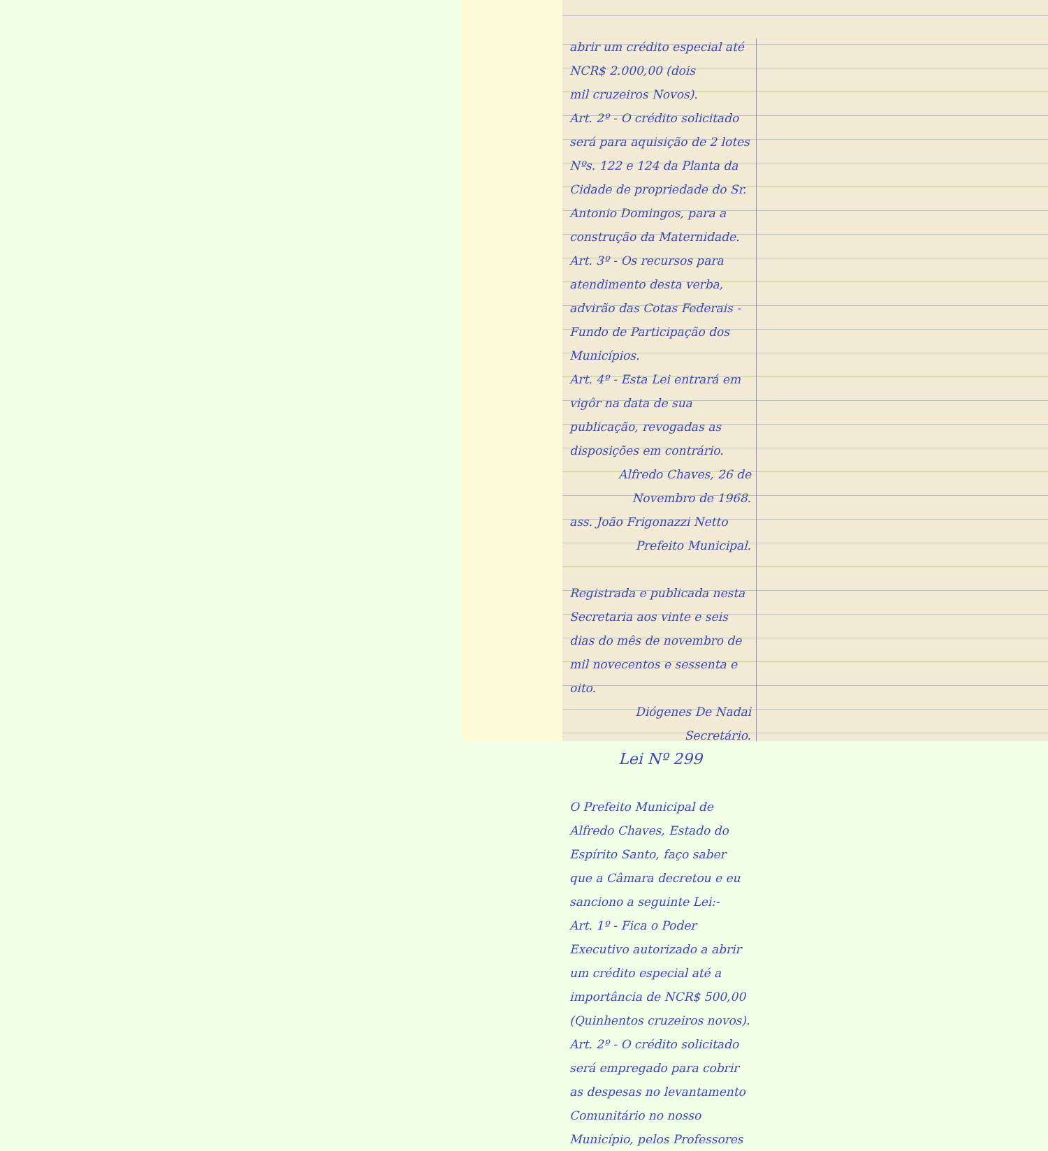abrir um crédito especial até NCR$ 2.000,00 (dois
mil cruzeiros Novos).
Art. 2º - O crédito solicitado será para aquisição de 2 lotes Nºs. 122 e 124 da Planta da Cidade de propriedade do Sr. Antonio Domingos, para a construção da Maternidade.
Art. 3º - Os recursos para atendimento desta verba, advirão das Cotas Federais - Fundo de Participação dos Municípios.
Art. 4º - Esta Lei entrará em vigôr na data de sua publicação, revogadas as disposições em contrário.
Alfredo Chaves, 26 de Novembro de 1968.
ass. João Frigonazzi Netto
Prefeito Municipal.
Registrada e publicada nesta Secretaria aos vinte e seis dias do mês de novembro de mil novecentos e sessenta e oito.
Diógenes De Nadai
Secretário.
Lei Nº 299
O Prefeito Municipal de Alfredo Chaves, Estado do Espírito Santo, faço saber que a Câmara decretou e eu sanciono a seguinte Lei:-
Art. 1º - Fica o Poder Executivo autorizado a abrir um crédito especial até a importância de NCR$ 500,00 (Quinhentos cruzeiros novos).
Art. 2º - O crédito solicitado será empregado para cobrir as despesas no levantamento Comunitário no nosso Município, pelos Professores